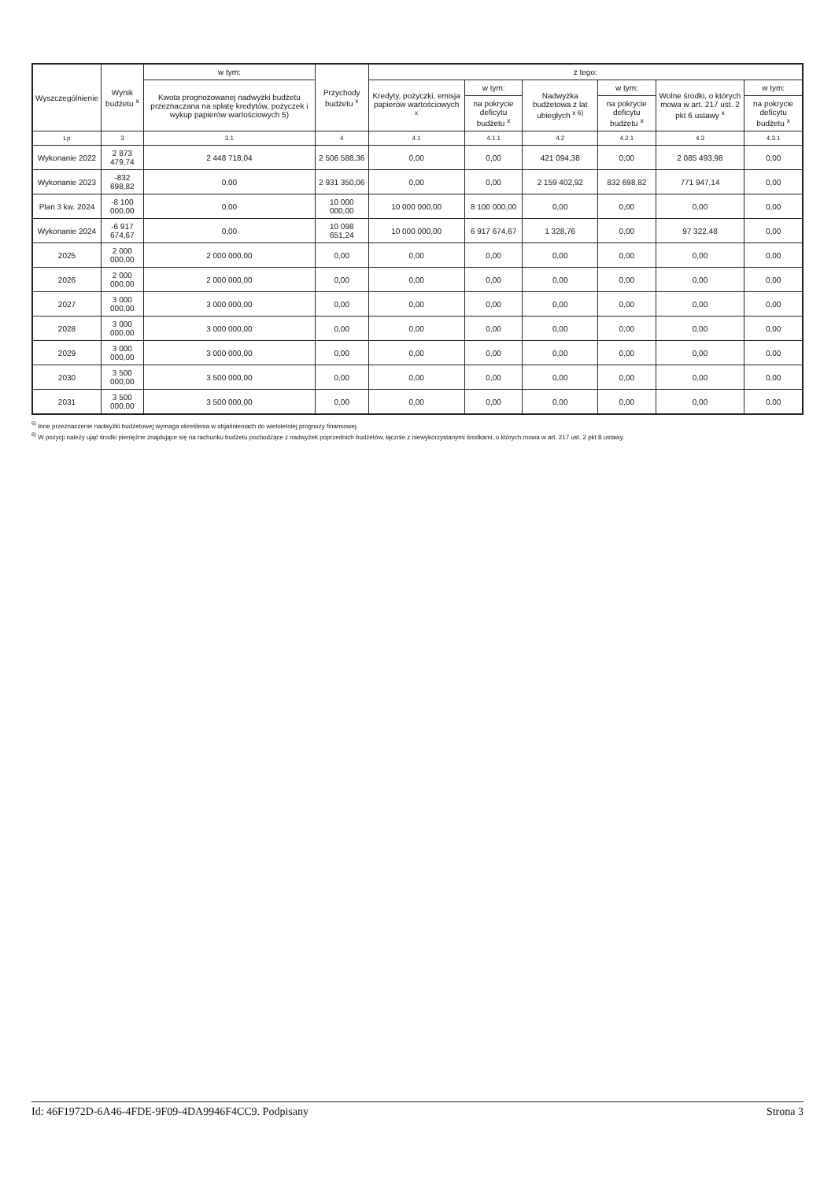| Wyszczególnienie | Wynik budżetu <sup>x</sup> | w tym: | Przychody budżetu <sup>x</sup> | z tego: | | | | | |
| --- | --- | --- | --- | --- | --- | --- | --- | --- | --- |
| | | Kwota prognozowanej nadwyżki budżetu przeznaczana na spłatę kredytów, pożyczek i wykup papierów wartościowych 5) | | Kredyty, pożyczki, emisja papierów wartościowych <sup>x</sup> | w tym: | Nadwyżka budżetowa z lat ubiegłych <sup>x 6)</sup> | w tym: | Wolne środki, o których mowa w art. 217 ust. 2 pkt 6 ustawy <sup>x</sup> | w tym: |
| | | | | | na pokrycie deficytu budżetu <sup>x</sup> | | na pokrycie deficytu budżetu <sup>x</sup> | | na pokrycie deficytu budżetu <sup>x</sup> |
| Lp | 3 | 3.1 | 4 | 4.1 | 4.1.1 | 4.2 | 4.2.1 | 4.3 | 4.3.1 |
| Wykonanie 2022 | 2 873 479,74 | 2 448 718,04 | 2 506 588,36 | 0,00 | 0,00 | 421 094,38 | 0,00 | 2 085 493,98 | 0,00 |
| Wykonanie 2023 | -832 698,82 | 0,00 | 2 931 350,06 | 0,00 | 0,00 | 2 159 402,92 | 832 698,82 | 771 947,14 | 0,00 |
| Plan 3 kw. 2024 | -8 100 000,00 | 0,00 | 10 000 000,00 | 10 000 000,00 | 8 100 000,00 | 0,00 | 0,00 | 0,00 | 0,00 |
| Wykonanie 2024 | -6 917 674,67 | 0,00 | 10 098 651,24 | 10 000 000,00 | 6 917 674,67 | 1 328,76 | 0,00 | 97 322,48 | 0,00 |
| 2025 | 2 000 000,00 | 2 000 000,00 | 0,00 | 0,00 | 0,00 | 0,00 | 0,00 | 0,00 | 0,00 |
| 2026 | 2 000 000,00 | 2 000 000,00 | 0,00 | 0,00 | 0,00 | 0,00 | 0,00 | 0,00 | 0,00 |
| 2027 | 3 000 000,00 | 3 000 000,00 | 0,00 | 0,00 | 0,00 | 0,00 | 0,00 | 0,00 | 0,00 |
| 2028 | 3 000 000,00 | 3 000 000,00 | 0,00 | 0,00 | 0,00 | 0,00 | 0,00 | 0,00 | 0,00 |
| 2029 | 3 000 000,00 | 3 000 000,00 | 0,00 | 0,00 | 0,00 | 0,00 | 0,00 | 0,00 | 0,00 |
| 2030 | 3 500 000,00 | 3 500 000,00 | 0,00 | 0,00 | 0,00 | 0,00 | 0,00 | 0,00 | 0,00 |
| 2031 | 3 500 000,00 | 3 500 000,00 | 0,00 | 0,00 | 0,00 | 0,00 | 0,00 | 0,00 | 0,00 |
<sup>5)</sup> Inne przeznaczenie nadwyżki budżetowej wymaga określenia w objaśnieniach do wieloletniej prognozy finansowej.
<sup>6)</sup> W pozycji należy ująć środki pieniężne znajdujące się na rachunku budżetu pochodzące z nadwyżek poprzednich budżetów, łącznie z niewykorzystanymi środkami, o których mowa w art. 217 ust. 2 pkt 8 ustawy.
Id: 46F1972D-6A46-4FDE-9F09-4DA9946F4CC9. Podpisany Strona 3